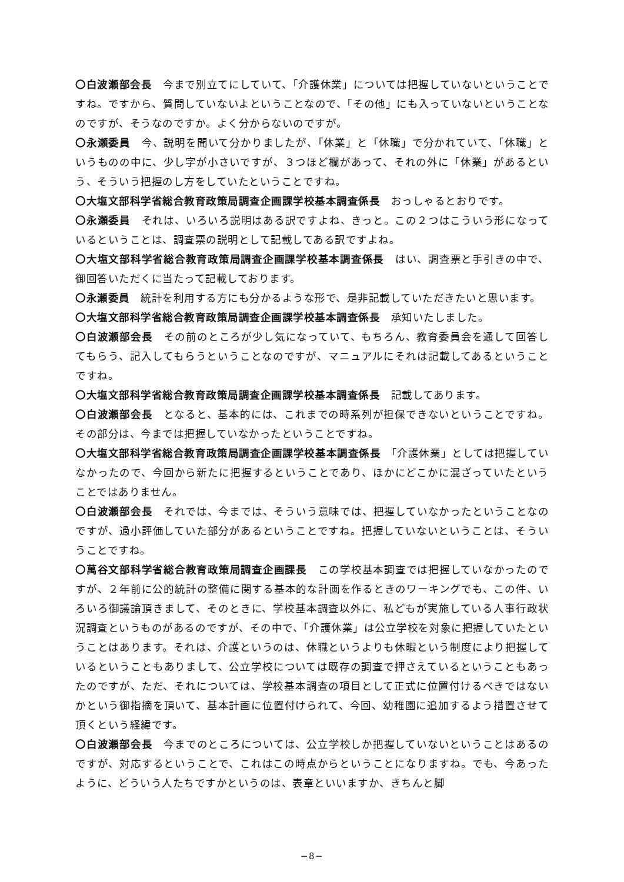〇白波瀬部会長　今まで別立てにしていて、「介護休業」については把握していないということですね。ですから、質問していないよということなので、「その他」にも入っていないということなのですが、そうなのですか。よく分からないのですが。
〇永瀬委員　今、説明を聞いて分かりましたが、「休業」と「休職」で分かれていて、「休職」というものの中に、少し字が小さいですが、３つほど欄があって、それの外に「休業」があるという、そういう把握のし方をしていたということですね。
〇大塩文部科学省総合教育政策局調査企画課学校基本調査係長　おっしゃるとおりです。
〇永瀬委員　それは、いろいろ説明はある訳ですよね、きっと。この２つはこういう形になっているということは、調査票の説明として記載してある訳ですよね。
〇大塩文部科学省総合教育政策局調査企画課学校基本調査係長　はい、調査票と手引きの中で、御回答いただくに当たって記載しております。
〇永瀬委員　統計を利用する方にも分かるような形で、是非記載していただきたいと思います。
〇大塩文部科学省総合教育政策局調査企画課学校基本調査係長　承知いたしました。
〇白波瀬部会長　その前のところが少し気になっていて、もちろん、教育委員会を通して回答してもらう、記入してもらうということなのですが、マニュアルにそれは記載してあるということですね。
〇大塩文部科学省総合教育政策局調査企画課学校基本調査係長　記載してあります。
〇白波瀬部会長　となると、基本的には、これまでの時系列が担保できないということですね。その部分は、今までは把握していなかったということですね。
〇大塩文部科学省総合教育政策局調査企画課学校基本調査係長　「介護休業」としては把握していなかったので、今回から新たに把握するということであり、ほかにどこかに混ざっていたということではありません。
〇白波瀬部会長　それでは、今までは、そういう意味では、把握していなかったということなのですが、過小評価していた部分があるということですね。把握していないということは、そういうことですね。
〇萬谷文部科学省総合教育政策局調査企画課長　この学校基本調査では把握していなかったのですが、２年前に公的統計の整備に関する基本的な計画を作るときのワーキングでも、この件、いろいろ御議論頂きまして、そのときに、学校基本調査以外に、私どもが実施している人事行政状況調査というものがあるのですが、その中で、「介護休業」は公立学校を対象に把握していたということはあります。それは、介護というのは、休職というよりも休暇という制度により把握しているということもありまして、公立学校については既存の調査で押さえているということもあったのですが、ただ、それについては、学校基本調査の項目として正式に位置付けるべきではないかという御指摘を頂いて、基本計画に位置付けられて、今回、幼稚園に追加するよう措置させて頂くという経緯です。
〇白波瀬部会長　今までのところについては、公立学校しか把握していないということはあるのですが、対応するということで、これはこの時点からということになりますね。でも、今あったように、どういう人たちですかというのは、表章といいますか、きちんと脚
−8−